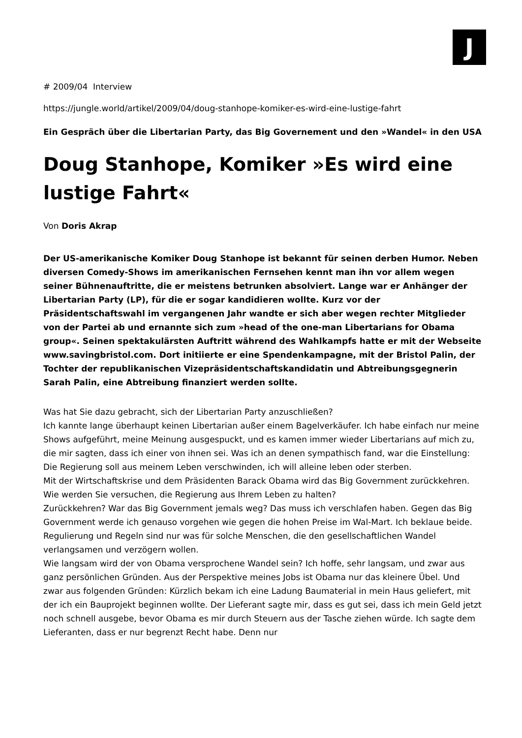J
# 2009/04 Interview
https://jungle.world/artikel/2009/04/doug-stanhope-komiker-es-wird-eine-lustige-fahrt
Ein Gespräch über die Libertarian Party, das Big Governement und den »Wandel« in den USA
Doug Stanhope, Komiker »Es wird eine lustige Fahrt«
Von Doris Akrap
Der US-amerikanische Komiker Doug Stanhope ist bekannt für seinen derben Humor. Neben diversen Comedy-Shows im amerikanischen Fernsehen kennt man ihn vor allem wegen seiner Bühnenauftritte, die er meistens betrunken absolviert. Lange war er Anhänger der Libertarian Party (LP), für die er sogar kandidieren wollte. Kurz vor der Präsidentschaftswahl im vergangenen Jahr wandte er sich aber wegen rechter Mitglieder von der Partei ab und ernannte sich zum »head of the one-man Libertarians for Obama group«. Seinen spektakulärsten Auftritt während des Wahlkampfs hatte er mit der Webseite www.savingbristol.com. Dort initiierte er eine Spendenkampagne, mit der Bristol Palin, der Tochter der republikanischen Vizepräsidentschaftskandidatin und Abtreibungsgegnerin Sarah Palin, eine Abtreibung finanziert werden sollte.
Was hat Sie dazu gebracht, sich der Libertarian Party anzuschließen?
Ich kannte lange überhaupt keinen Libertarian außer einem Bagelverkäufer. Ich habe einfach nur meine Shows aufgeführt, meine Meinung ausgespuckt, und es kamen immer wieder Libertarians auf mich zu, die mir sagten, dass ich einer von ihnen sei. Was ich an denen sympathisch fand, war die Einstellung: Die Regierung soll aus meinem Leben verschwinden, ich will alleine leben oder sterben.
Mit der Wirtschaftskrise und dem Präsidenten Barack Obama wird das Big Government zurückkehren. Wie werden Sie versuchen, die Regierung aus Ihrem Leben zu halten?
Zurückkehren? War das Big Government jemals weg? Das muss ich verschlafen haben. Gegen das Big Government werde ich genauso vorgehen wie gegen die hohen Preise im Wal-Mart. Ich beklaue beide. Regulierung und Regeln sind nur was für solche Menschen, die den gesellschaftlichen Wandel verlangsamen und verzögern wollen.
Wie langsam wird der von Obama versprochene Wandel sein? Ich hoffe, sehr langsam, und zwar aus ganz persönlichen Gründen. Aus der Perspektive meines Jobs ist Obama nur das kleinere Übel. Und zwar aus folgenden Gründen: Kürzlich bekam ich eine Ladung Baumaterial in mein Haus geliefert, mit der ich ein Bauprojekt beginnen wollte. Der Lieferant sagte mir, dass es gut sei, dass ich mein Geld jetzt noch schnell ausgebe, bevor Obama es mir durch Steuern aus der Tasche ziehen würde. Ich sagte dem Lieferanten, dass er nur begrenzt Recht habe. Denn nur